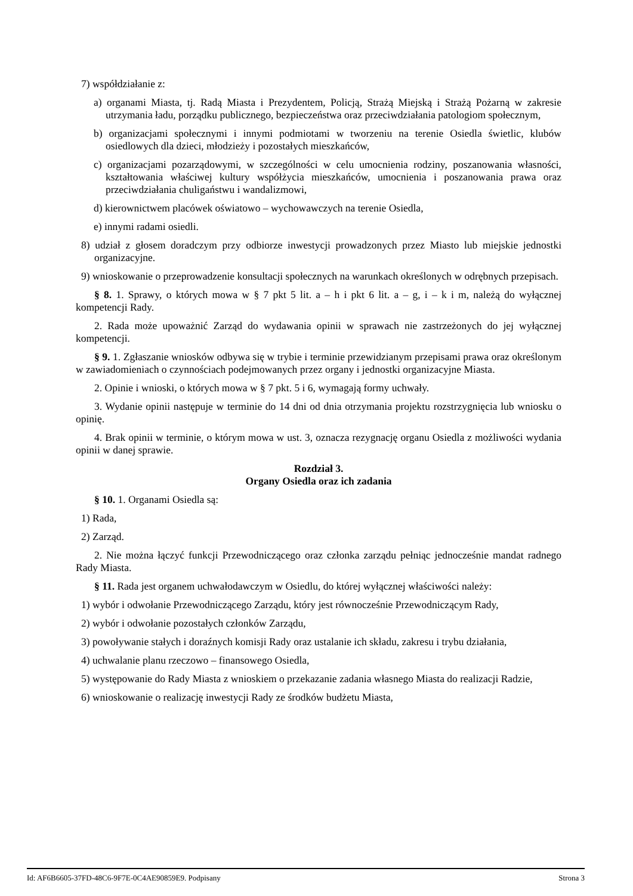7) współdziałanie z:
a) organami Miasta, tj. Radą Miasta i Prezydentem, Policją, Strażą Miejską i Strażą Pożarną w zakresie utrzymania ładu, porządku publicznego, bezpieczeństwa oraz przeciwdziałania patologiom społecznym,
b) organizacjami społecznymi i innymi podmiotami w tworzeniu na terenie Osiedla świetlic, klubów osiedlowych dla dzieci, młodzieży i pozostałych mieszkańców,
c) organizacjami pozarządowymi, w szczególności w celu umocnienia rodziny, poszanowania własności, kształtowania właściwej kultury współżycia mieszkańców, umocnienia i poszanowania prawa oraz przeciwdziałania chuligaństwu i wandalizmowi,
d) kierownictwem placówek oświatowo – wychowawczych na terenie Osiedla,
e) innymi radami osiedli.
8) udział z głosem doradczym przy odbiorze inwestycji prowadzonych przez Miasto lub miejskie jednostki organizacyjne.
9) wnioskowanie o przeprowadzenie konsultacji społecznych na warunkach określonych w odrębnych przepisach.
§ 8. 1. Sprawy, o których mowa w § 7 pkt 5 lit. a – h i pkt 6 lit. a – g, i – k i m, należą do wyłącznej kompetencji Rady.
2. Rada może upoważnić Zarząd do wydawania opinii w sprawach nie zastrzeżonych do jej wyłącznej kompetencji.
§ 9. 1. Zgłaszanie wniosków odbywa się w trybie i terminie przewidzianym przepisami prawa oraz określonym w zawiadomieniach o czynnościach podejmowanych przez organy i jednostki organizacyjne Miasta.
2. Opinie i wnioski, o których mowa w § 7 pkt. 5 i 6, wymagają formy uchwały.
3. Wydanie opinii następuje w terminie do 14 dni od dnia otrzymania projektu rozstrzygnięcia lub wniosku o opinię.
4. Brak opinii w terminie, o którym mowa w ust. 3, oznacza rezygnację organu Osiedla z możliwości wydania opinii w danej sprawie.
Rozdział 3.
Organy Osiedla oraz ich zadania
§ 10. 1. Organami Osiedla są:
1) Rada,
2) Zarząd.
2. Nie można łączyć funkcji Przewodniczącego oraz członka zarządu pełniąc jednocześnie mandat radnego Rady Miasta.
§ 11. Rada jest organem uchwałodawczym w Osiedlu, do której wyłącznej właściwości należy:
1) wybór i odwołanie Przewodniczącego Zarządu, który jest równocześnie Przewodniczącym Rady,
2) wybór i odwołanie pozostałych członków Zarządu,
3) powoływanie stałych i doraźnych komisji Rady oraz ustalanie ich składu, zakresu i trybu działania,
4) uchwalanie planu rzeczowo – finansowego Osiedla,
5) występowanie do Rady Miasta z wnioskiem o przekazanie zadania własnego Miasta do realizacji Radzie,
6) wnioskowanie o realizację inwestycji Rady ze środków budżetu Miasta,
Id: AF6B6605-37FD-48C6-9F7E-0C4AE90859E9. Podpisany Strona 3